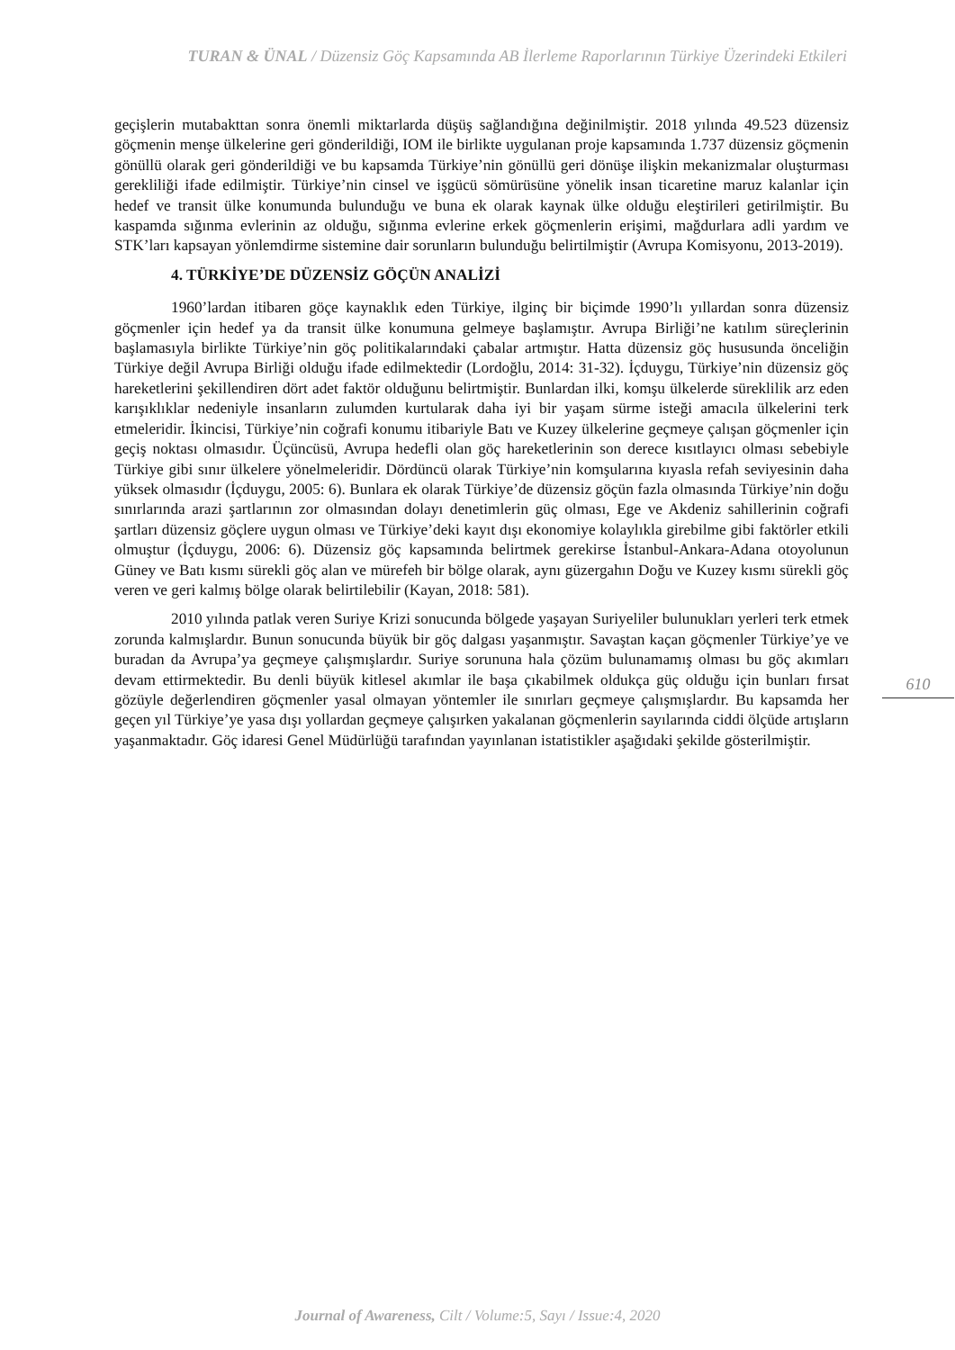TURAN & ÜNAL / Düzensiz Göç Kapsamında AB İlerleme Raporlarının Türkiye Üzerindeki Etkileri
geçişlerin mutabakttan sonra önemli miktarlarda düşüş sağlandığına değinilmiştir. 2018 yılında 49.523 düzensiz göçmenin menşe ülkelerine geri gönderildiği, IOM ile birlikte uygulanan proje kapsamında 1.737 düzensiz göçmenin gönüllü olarak geri gönderildiği ve bu kapsamda Türkiye’nin gönüllü geri dönüşe ilişkin mekanizmalar oluşturması gerekliliği ifade edilmiştir. Türkiye’nin cinsel ve işgücü sömürüsüne yönelik insan ticaretine maruz kalanlar için hedef ve transit ülke konumunda bulunduğu ve buna ek olarak kaynak ülke olduğu eleştirileri getirilmiştir. Bu kaspamda sığınma evlerinin az olduğu, sığınma evlerine erkek göçmenlerin erişimi, mağdurlara adli yardım ve STK’ları kapsayan yönlemdirme sistemine dair sorunların bulunduğu belirtilmiştir (Avrupa Komisyonu, 2013-2019).
4. TÜRKİYE’DE DÜZENSİZ GÖÇÜN ANALİZİ
1960’lardan itibaren göçe kaynaklık eden Türkiye, ilginç bir biçimde 1990’lı yıllardan sonra düzensiz göçmenler için hedef ya da transit ülke konumuna gelmeye başlamıştır. Avrupa Birliği’ne katılım süreçlerinin başlamasıyla birlikte Türkiye’nin göç politikalarındaki çabalar artmıştır. Hatta düzensiz göç hususunda önceliğin Türkiye değil Avrupa Birliği olduğu ifade edilmektedir (Lordoğlu, 2014: 31-32). İçduygu, Türkiye’nin düzensiz göç hareketlerini şekillendiren dört adet faktör olduğunu belirtmiştir. Bunlardan ilki, komşu ülkelerde süreklilik arz eden karışıklıklar nedeniyle insanların zulumden kurtularak daha iyi bir yaşam sürme isteği amacıla ülkelerini terk etmeleridir. İkincisi, Türkiye’nin coğrafi konumu itibariyle Batı ve Kuzey ülkelerine geçmeye çalışan göçmenler için geçiş noktası olmasıdır. Üçüncüsü, Avrupa hedefli olan göç hareketlerinin son derece kısıtlayıcı olması sebebiyle Türkiye gibi sınır ülkelere yönelmeleridir. Dördüncü olarak Türkiye’nin komşularına kıyasla refah seviyesinin daha yüksek olmasıdır (İçduygu, 2005: 6). Bunlara ek olarak Türkiye’de düzensiz göçün fazla olmasında Türkiye’nin doğu sınırlarında arazi şartlarının zor olmasından dolayı denetimlerin güç olması, Ege ve Akdeniz sahillerinin coğrafi şartları düzensiz göçlere uygun olması ve Türkiye’deki kayıt dışı ekonomiye kolaylıkla girebilme gibi faktörler etkili olmuştur (İçduygu, 2006: 6). Düzensiz göç kapsamında belirtmek gerekirse İstanbul-Ankara-Adana otoyolunun Güney ve Batı kısmı sürekli göç alan ve mürefeh bir bölge olarak, aynı güzergahın Doğu ve Kuzey kısmı sürekli göç veren ve geri kalmış bölge olarak belirtilebilir (Kayan, 2018: 581).
2010 yılında patlak veren Suriye Krizi sonucunda bölgede yaşayan Suriyeliler bulunukları yerleri terk etmek zorunda kalmışlardır. Bunun sonucunda büyük bir göç dalgası yaşanmıştır. Savaştan kaçan göçmenler Türkiye’ye ve buradan da Avrupa’ya geçmeye çalışmışlardır. Suriye sorununa hala çözüm bulunamamış olması bu göç akımları devam ettirmektedir. Bu denli büyük kitlesel akımlar ile başa çıkabilmek oldukça güç olduğu için bunları fırsat gözüyle değerlendiren göçmenler yasal olmayan yöntemler ile sınırları geçmeye çalışmışlardır. Bu kapsamda her geçen yıl Türkiye’ye yasa dışı yollardan geçmeye çalışırken yakalanan göçmenlerin sayılarında ciddi ölçüde artışların yaşanmaktadır. Göç idaresi Genel Müdürlüğü tarafından yayınlanan istatistikler aşağıdaki şekilde gösterilmiştir.
610
Journal of Awareness, Cilt / Volume:5, Sayı / Issue:4, 2020